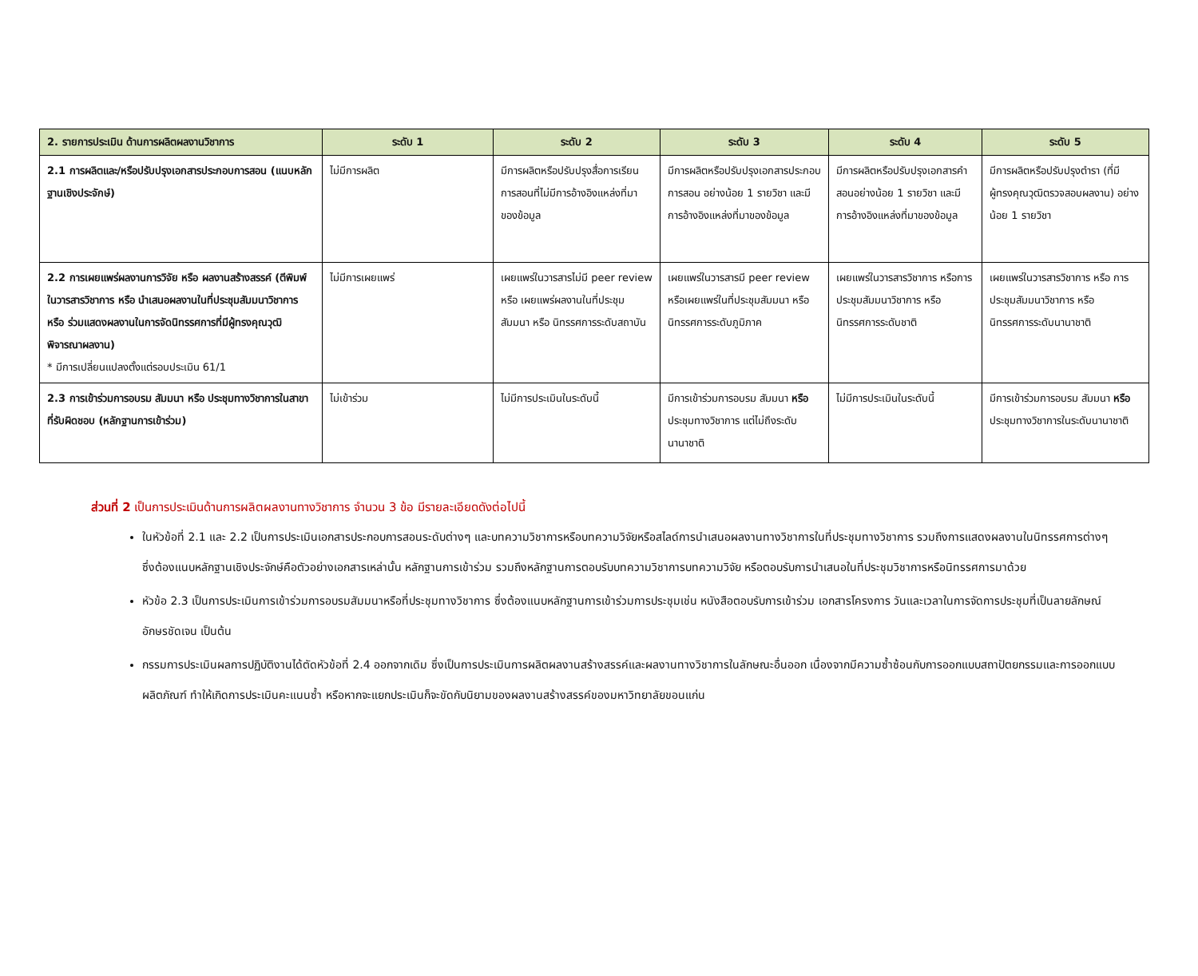| 2. รายการประเมิน ด้านการผลิตผลงานวิชาการ | ระดับ 1 | ระดับ 2 | ระดับ 3 | ระดับ 4 | ระดับ 5 |
| --- | --- | --- | --- | --- | --- |
| 2.1 การผลิตและ/หรือปรับปรุงเอกสารประกอบการสอน (แนบหลักฐานเชิงประจักษ์) | ไม่มีการผลิต | มีการผลิตหรือปรับปรุงสื่อการเรียนการสอนที่ไม่มีการอ้างอิงแหล่งที่มาของข้อมูล | มีการผลิตหรือปรับปรุงเอกสารประกอบการสอน อย่างน้อย 1 รายวิชา และมีการอ้างอิงแหล่งที่มาของข้อมูล | มีการผลิตหรือปรับปรุงเอกสารคำสอนอย่างน้อย 1 รายวิชา และมีการอ้างอิงแหล่งที่มาของข้อมูล | มีการผลิตหรือปรับปรุงตำรา (ที่มีผู้ทรงคุณวุฒิตรวจสอบผลงาน) อย่างน้อย 1 รายวิชา |
| 2.2 การเผยแพร่ผลงานการวิจัย หรือ ผลงานสร้างสรรค์ (ตีพิมพ์ในวารสารวิชาการ หรือ นำเสนอผลงานในที่ประชุมสัมมนาวิชาการ หรือ ร่วมแสดงผลงานในการจัดนิทรรศการที่มีผู้ทรงคุณวุฒิพิจารณาผลงาน) * มีการเปลี่ยนแปลงตั้งแต่รอบประเมิน 61/1 | ไม่มีการเผยแพร่ | เผยแพร่ในวารสารไม่มี peer review หรือ เผยแพร่ผลงานในที่ประชุมสัมมนา หรือ นิทรรศการระดับสถาบัน | เผยแพร่ในวารสารมี peer review หรือเผยแพร่ในที่ประชุมสัมมนา หรือนิทรรศการระดับภูมิภาค | เผยแพร่ในวารสารวิชาการ หรือการประชุมสัมมนาวิชาการ หรือนิทรรศการระดับชาติ | เผยแพร่ในวารสารวิชาการ หรือ การประชุมสัมมนาวิชาการ หรือ นิทรรศการระดับนานาชาติ |
| 2.3 การเข้าร่วมการอบรม สัมมนา หรือ ประชุมทางวิชาการในสาขาที่รับผิดชอบ (หลักฐานการเข้าร่วม) | ไม่เข้าร่วม | ไม่มีการประเมินในระดับนี้ | มีการเข้าร่วมการอบรม สัมมนา หรือ ประชุมทางวิชาการ แต่ไม่ถึงระดับนานาชาติ | ไม่มีการประเมินในระดับนี้ | มีการเข้าร่วมการอบรม สัมมนา หรือ ประชุมทางวิชาการในระดับนานาชาติ |
ส่วนที่ 2 เป็นการประเมินด้านการผลิตผลงานทางวิชาการ จำนวน 3 ข้อ มีรายละเอียดดังต่อไปนี้
ในหัวข้อที่ 2.1 และ 2.2 เป็นการประเมินเอกสารประกอบการสอนระดับต่างๆ และบทความวิชาการหรือบทความวิจัยหรือสไลด์การนำเสนอผลงานทางวิชาการในที่ประชุมทางวิชาการ รวมถึงการแสดงผลงานในนิทรรศการต่างๆ ซึ่งต้องแนบหลักฐานเชิงประจักษ์คือตัวอย่างเอกสารเหล่านั้น หลักฐานการเข้าร่วม รวมถึงหลักฐานการตอบรับบทความวิชาการบทความวิจัย หรือตอบรับการนำเสนอในที่ประชุมวิชาการหรือนิทรรศการมาด้วย
หัวข้อ 2.3 เป็นการประเมินการเข้าร่วมการอบรมสัมมนาหรือที่ประชุมทางวิชาการ ซึ่งต้องแนบหลักฐานการเข้าร่วมการประชุมเช่น หนังสือตอบรับการเข้าร่วม เอกสารโครงการ วันและเวลาในการจัดการประชุมที่เป็นลายลักษณ์อักษรชัดเจน เป็นต้น
กรรมการประเมินผลการปฏิบัติงานได้ตัดหัวข้อที่ 2.4 ออกจากเดิม ซึ่งเป็นการประเมินการผลิตผลงานสร้างสรรค์และผลงานทางวิชาการในลักษณะอื่นออก เนื่องจากมีความซ้ำซ้อนกับการออกแบบสถาปัตยกรรมและการออกแบบผลิตภัณฑ์ ทำให้เกิดการประเมินคะแนนซ้ำ หรือหากจะแยกประเมินก็จะขัดกับนิยามของผลงานสร้างสรรค์ของมหาวิทยาลัยขอนแก่น